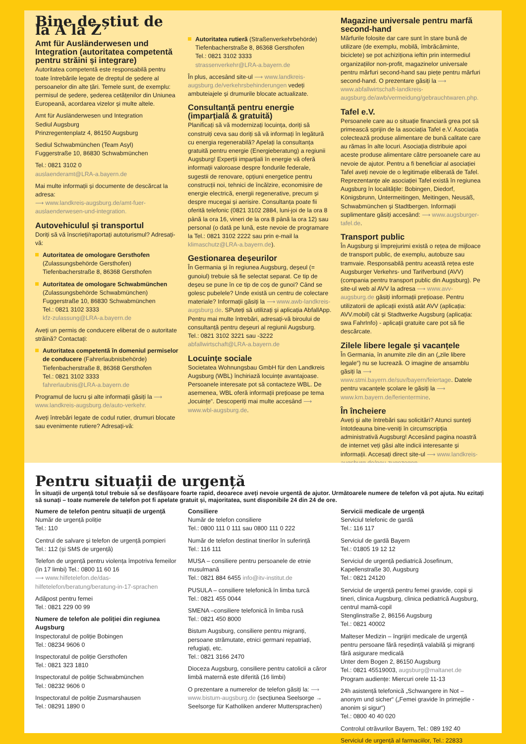Bine de știut de la A la Z
Amt für Ausländerwesen und Integration (autoritatea competentă pentru străini și integrare)
Autoritatea competentă este responsabilă pentru toate întrebările legate de dreptul de ședere al persoanelor din alte țări. Temele sunt, de exemplu: permisul de ședere, șederea cetățenilor din Uniunea Europeană, acordarea vizelor și multe altele.
Amt für Ausländerwesen und Integration
Sediul Augsburg
Prinzregentenplatz 4, 86150 Augsburg
Sediul Schwabmünchen (Team Asyl)
Fuggerstraße 10, 86830 Schwabmünchen
Tel.: 0821 3102 0
auslaenderamt@LRA-a.bayern.de
Mai multe informații și documente de descărcat la adresa:
⟶ www.landkreis-augsburg.de/amt-fuer-auslaenderwesen-und-integration.
Autovehiculul și transportul
Doriți să vă înscrieți/raportați autoturismul? Adresați-vă:
Autoritatea de omologare Gersthofen
(Zulassungsbehörde Gersthofen)
Tiefenbacherstraße 8, 86368 Gersthofen
Autoritatea de omologare Schwabmünchen
(Zulassungsbehörde Schwabmünchen)
Fuggerstraße 10, 86830 Schwabmünchen
Tel.: 0821 3102 3333
kfz-zulassung@LRA-a.bayern.de
Aveți un permis de conducere eliberat de o autoritate străină? Contactați:
Autoritatea competentă în domeniul permiselor de conducere (Fahrerlaubnisbehörde)
Tiefenbacherstraße 8, 86368 Gersthofen
Tel.: 0821 3102 3333
fahrerlaubnis@LRA-a.bayern.de
Programul de lucru și alte informații găsiți la ⟶ www.landkreis-augsburg.de/auto-verkehr.
Aveți întrebări legate de codul rutier, drumuri blocate sau evenimente rutiere? Adresați-vă:
Autoritatea rutieră (Straßenverkehrbehörde)
Tiefenbacherstraße 8, 86368 Gersthofen
Tel.: 0821 3102 3333
strassenverkehr@LRA-a.bayern.de
În plus, accesând site-ul ⟶ www.landkreis-augsburg.de/verkehrsbehinderungen vedeți ambuteiajele și drumurile blocate actualizate.
Consultanță pentru energie (imparțială & gratuită)
Planificați să vă modernizați locuința, doriți să construiți ceva sau doriți să vă informați în legătură cu energia regenerabilă? Apelați la consultanța gratuită pentru energie (Energieberatung) a regiunii Augsburg! Experții imparțiali în energie vă oferă informații valoroase despre fondurile federale, sugestii de renovare, opțiuni energetice pentru construcții noi, tehnici de încălzire, economisire de energie electrică, energii regenerative, precum și despre mucegai și aerisire. Consultanța poate fii oferită telefonic (0821 3102 2884, luni-joi de la ora 8 până la ora 16, vineri de la ora 8 până la ora 12) sau personal (o dată pe lună, este nevoie de programare la Tel.: 0821 3102 2222 sau prin e-mail la klimaschutz@LRA-a.bayern.de).
Gestionarea deșeurilor
În Germania și în regiunea Augsburg, deșeul (= gunoiul) trebuie să fie selectat separat. Ce tip de deșeu se pune în ce tip de coș de gunoi? Când se golesc pubelele? Unde există un centru de colectare materiale? Informații găsiți la ⟶ www.awb-landkreis-augsburg.de. SPuteți să utilizați și aplicația AbfallApp. Pentru mai multe întrebări, adresați-vă biroului de consultanță pentru deșeuri al regiunii Augsburg.
Tel.: 0821 3102 3221 sau -3222
abfallwirtschaft@LRA-a.bayern.de
Locuințe sociale
Societatea Wohnungsbau GmbH für den Landkreis Augsburg (WBL) închiriază locuințe avantajoase. Persoanele interesate pot să contacteze WBL. De asemenea, WBL oferă informații prețioase pe tema „locuințe“. Descoperiți mai multe accesând ⟶ www.wbl-augsburg.de.
Magazine universale pentru marfă second-hand
Mărfurile folosite dar care sunt în stare bună de utilizare (de exemplu, mobilă, îmbrăcăminte, biciclete) se pot achiziționa ieftin prin intermediul organizațiilor non-profit, magazinelor universale pentru mărfuri second-hand sau piețe pentru mărfuri second-hand. O prezentare găsiți la ⟶ www.abfallwirtschaft-landkreis-augsburg.de/awb/vermeidung/gebrauchtwaren.php.
Tafel e.V.
Persoanele care au o situație financiară grea pot să primească sprijin de la asociația Tafel e.V. Asociația colectează produse alimentare de bună calitate care au rămas în alte locuri. Asociația distribuie apoi aceste produse alimentare către persoanele care au nevoie de ajutor. Pentru a fi beneficiar al asociației Tafel aveți nevoie de o legitimație eliberată de Tafel. Reprezentanțe ale asociației Tafel există în regiunea Augsburg în localitățile: Bobingen, Diedorf, Königsbrunn, Untermeitingen, Meitingen, Neusäß, Schwabmünchen și Stadtbergen. Informații suplimentare găsiți accesând: ⟶ www.augsburger-tafel.de.
Transport public
În Augsburg și împrejurimi există o rețea de mijloace de transport public, de exemplu, autobuze sau tramvaie. Responsabilă pentru această rețea este Augsburger Verkehrs- und Tarifverbund (AVV) (compania pentru transport public din Augsburg). Pe site-ul web al AVV la adresa ⟶ www.avv-augsburg.de găsiți informații prețioase. Pentru utilizatorii de aplicații există atât AVV (aplicația: AVV.mobil) cât și Stadtwerke Augsburg (aplicația: swa FahrInfo) - aplicații gratuite care pot să fie descărcate.
Zilele libere legale și vacanțele
În Germania, în anumite zile din an („zile libere legale“) nu se lucrează. O imagine de ansamblu găsiți la ⟶ www.stmi.bayern.de/suv/bayern/feiertage. Datele pentru vacanțele școlare le găsiți la ⟶ www.km.bayern.de/ferientermine.
În încheiere
Aveți și alte întrebări sau solicitări? Atunci sunteți întotdeauna bine-veniți în circumscripția administrativă Augsburg! Accesând pagina noastră de internet veți găsi alte indicii interesante și informații. Accesați direct site-ul ⟶ www.landkreis-augsburg.de/neu-zugezogen.
Pentru situații de urgență
În situații de urgență totul trebuie să se desfășoare foarte rapid, deoarece aveți nevoie urgentă de ajutor. Următoarele numere de telefon vă pot ajuta. Nu ezitați să sunați – toate numerele de telefon pot fi apelate gratuit și, majoritatea, sunt disponibile 24 din 24 de ore.
Numere de telefon pentru situații de urgență
Număr de urgență poliție
Tel.: 110
Centrul de salvare și telefon de urgență pompieri
Tel.: 112 (și SMS de urgență)
Telefon de urgență pentru violența împotriva femeilor (în 17 limbi) Tel.: 0800 11 60 16
⟶ www.hilfetelefon.de/das-hilfetelefon/beratung/beratung-in-17-sprachen
Adăpost pentru femei
Tel.: 0821 229 00 99
Numere de telefon ale poliției din regiunea Augsburg
Inspectoratul de poliție Bobingen
Tel.: 08234 9606 0
Inspectoratul de poliție Gersthofen
Tel.: 0821 323 1810
Inspectoratul de poliție Schwabmünchen
Tel.: 08232 9606 0
Inspectoratul de poliție Zusmarshausen
Tel.: 08291 1890 0
Consiliere
Număr de telefon consiliere
Tel.: 0800 111 0 111 sau 0800 111 0 222
Număr de telefon destinat tinerilor în suferință
Tel.: 116 111
MUSA – consiliere pentru persoanele de etnie musulmană
Tel.: 0821 884 6455 info@itv-institut.de
PUSULA – consiliere telefonică în limba turcă
Tel.: 0821 455 0044
SMENA –consiliere telefonică în limba rusă
Tel.: 0821 450 8000
Bistum Augsburg, consiliere pentru migranți, persoane strămutate, etnici germani repatriați, refugiați, etc.
Tel.: 0821 3166 2470
Dioceza Augsburg, consiliere pentru catolicii a căror limbă maternă este diferită (16 limbi)
O prezentare a numerelor de telefon găsiți la: ⟶ www.bistum-augsburg.de (secțiunea Seelsorge → Seelsorge für Katholiken anderer Muttersprachen)
Servicii medicale de urgență
Serviciul telefonic de gardă
Tel.: 116 117
Serviciul de gardă Bayern
Tel.: 01805 19 12 12
Serviciul de urgență pediatrică Josefinum, Kapellenstraße 30, Augsburg
Tel.: 0821 24120
Serviciul de urgență pentru femei gravide, copii și tineri, clinica Augsburg, clinica pediatrică Augsburg, centrul mamă-copil
Stenglinstraße 2, 86156 Augsburg
Tel.: 0821 40002
Malteser Medizin – îngrijiri medicale de urgență pentru persoane fără reședință valabilă și migranți fără asigurare medicală
Unter dem Bogen 2, 86150 Augsburg
Tel.: 0821 45519003, augsburg@maltanet.de
Program audiențe: Miercuri orele 11-13
24h asistență telefonică „Schwangere in Not – anonym und sicher“ („Femei gravide în primejdie - anonim și sigur“)
Tel.: 0800 40 40 020
Controlul otrăvurilor Bayern, Tel.: 089 192 40
Serviciul de urgență al farmaciilor, Tel.: 22833